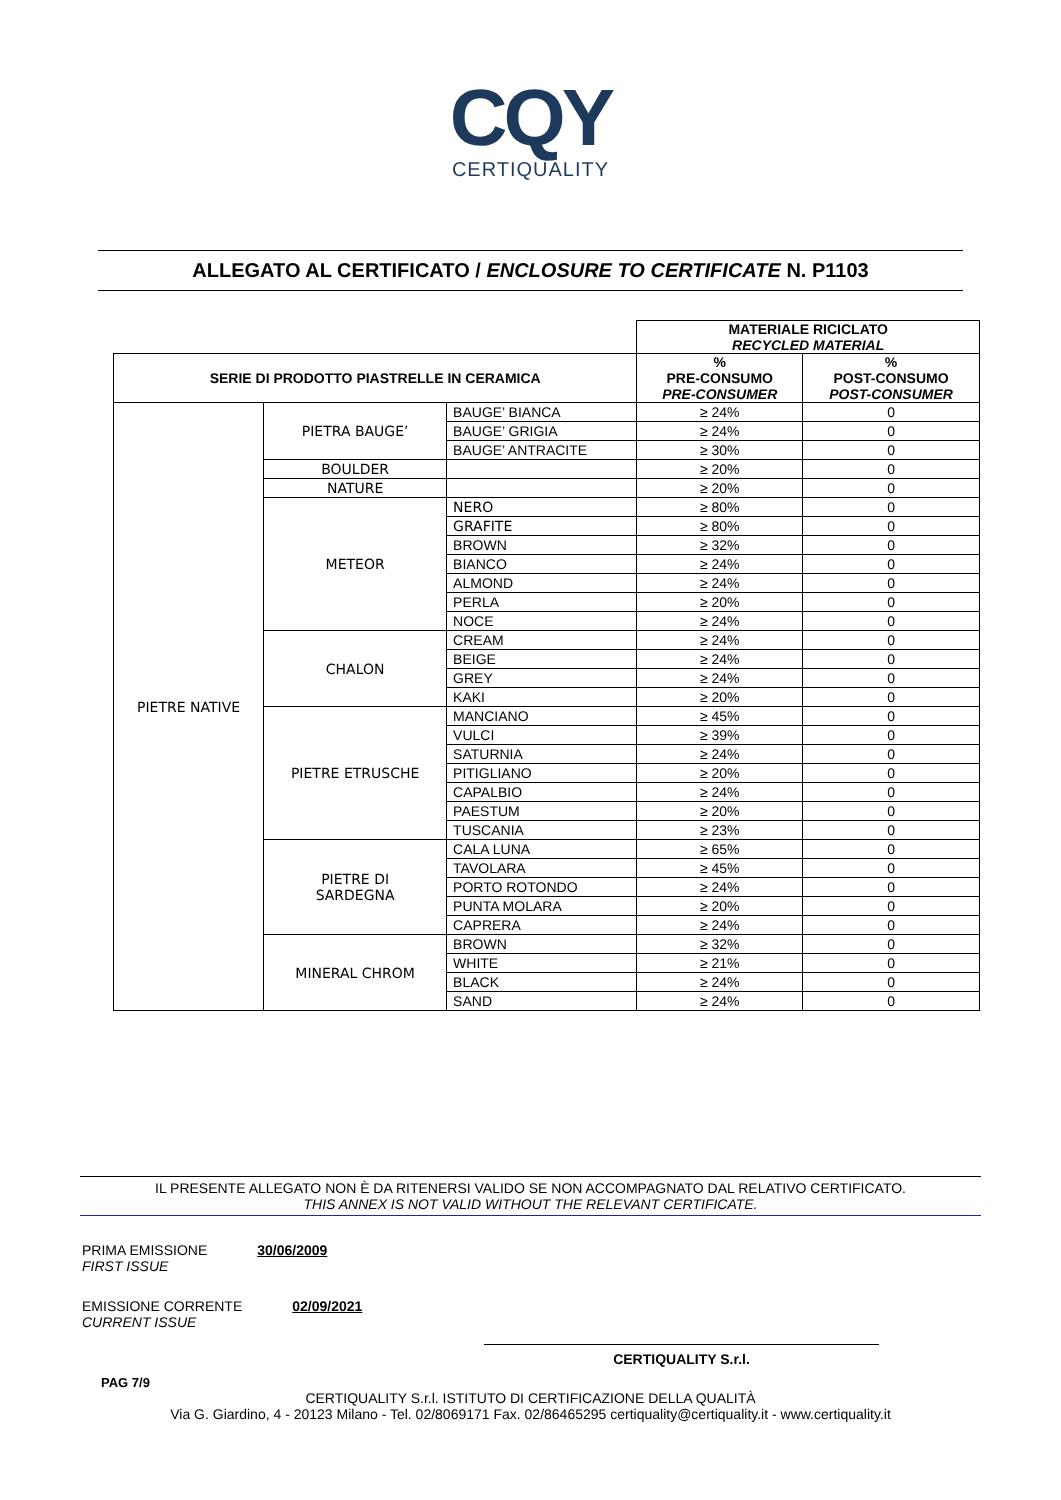CQY
CERTIQUALITY
ALLEGATO AL CERTIFICATO / ENCLOSURE TO CERTIFICATE N. P1103
| | | | MATERIALE RICICLATO RECYCLED MATERIAL | |
| SERIE DI PRODOTTO PIASTRELLE IN CERAMICA | | | % PRE-CONSUMO PRE-CONSUMER | % POST-CONSUMO POST-CONSUMER |
| PIETRE NATIVE | PIETRA BAUGE’ | BAUGE’ BIANCA | ≥ 24% | 0 |
| | | BAUGE’ GRIGIA | ≥ 24% | 0 |
| | | BAUGE’ ANTRACITE | ≥ 30% | 0 |
| | BOULDER | | ≥ 20% | 0 |
| | NATURE | | ≥ 20% | 0 |
| | METEOR | NERO | ≥ 80% | 0 |
| | | GRAFITE | ≥ 80% | 0 |
| | | BROWN | ≥ 32% | 0 |
| | | BIANCO | ≥ 24% | 0 |
| | | ALMOND | ≥ 24% | 0 |
| | | PERLA | ≥ 20% | 0 |
| | | NOCE | ≥ 24% | 0 |
| | CHALON | CREAM | ≥ 24% | 0 |
| | | BEIGE | ≥ 24% | 0 |
| | | GREY | ≥ 24% | 0 |
| | | KAKI | ≥ 20% | 0 |
| | PIETRE ETRUSCHE | MANCIANO | ≥ 45% | 0 |
| | | VULCI | ≥ 39% | 0 |
| | | SATURNIA | ≥ 24% | 0 |
| | | PITIGLIANO | ≥ 20% | 0 |
| | | CAPALBIO | ≥ 24% | 0 |
| | | PAESTUM | ≥ 20% | 0 |
| | | TUSCANIA | ≥ 23% | 0 |
| | PIETRE DI SARDEGNA | CALA LUNA | ≥ 65% | 0 |
| | | TAVOLARA | ≥ 45% | 0 |
| | | PORTO ROTONDO | ≥ 24% | 0 |
| | | PUNTA MOLARA | ≥ 20% | 0 |
| | | CAPRERA | ≥ 24% | 0 |
| | MINERAL CHROM | BROWN | ≥ 32% | 0 |
| | | WHITE | ≥ 21% | 0 |
| | | BLACK | ≥ 24% | 0 |
| | | SAND | ≥ 24% | 0 |
IL PRESENTE ALLEGATO NON È DA RITENERSI VALIDO SE NON ACCOMPAGNATO DAL RELATIVO CERTIFICATO.
THIS ANNEX IS NOT VALID WITHOUT THE RELEVANT CERTIFICATE.
PRIMA EMISSIONE
FIRST ISSUE 30/06/2009
EMISSIONE CORRENTE
CURRENT ISSUE 02/09/2021
CERTIQUALITY S.r.l.
PAG 7/9
CERTIQUALITY S.r.l. ISTITUTO DI CERTIFICAZIONE DELLA QUALITÀ
Via G. Giardino, 4 - 20123 Milano - Tel. 02/8069171 Fax. 02/86465295 certiquality@certiquality.it - www.certiquality.it